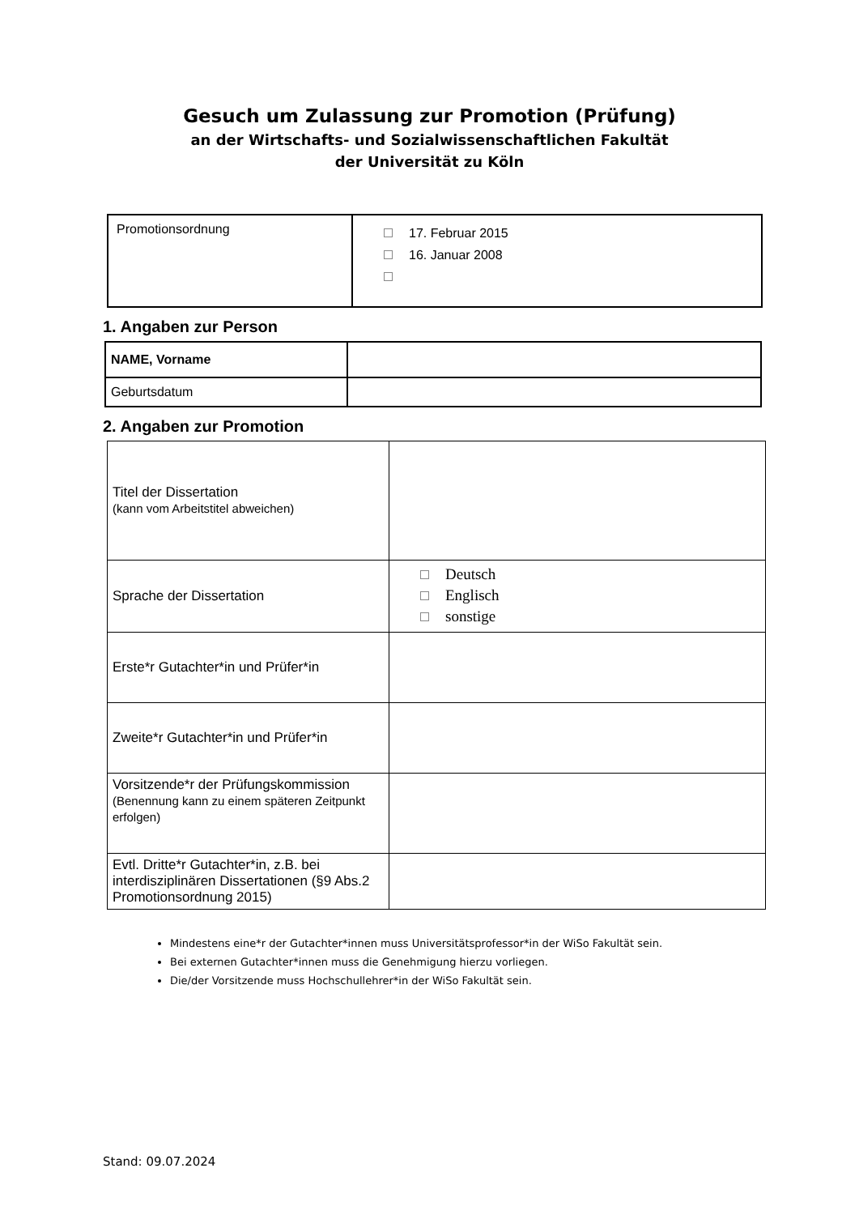Gesuch um Zulassung zur Promotion (Prüfung)
an der Wirtschafts- und Sozialwissenschaftlichen Fakultät
der Universität zu Köln
| Promotionsordnung | 17. Februar 2015 16. Januar 2008 |
1. Angaben zur Person
| NAME, Vorname | |
| Geburtsdatum | |
2. Angaben zur Promotion
| Titel der Dissertation (kann vom Arbeitstitel abweichen) | |
| Sprache der Dissertation | Deutsch Englisch sonstige |
| Erste*r Gutachter*in und Prüfer*in | |
| Zweite*r Gutachter*in und Prüfer*in | |
| Vorsitzende*r der Prüfungskommission (Benennung kann zu einem späteren Zeitpunkt erfolgen) | |
| Evtl. Dritte*r Gutachter*in, z.B. bei interdisziplinären Dissertationen (§9 Abs.2 Promotionsordnung 2015) | |
Mindestens eine*r der Gutachter*innen muss Universitätsprofessor*in der WiSo Fakultät sein.
Bei externen Gutachter*innen muss die Genehmigung hierzu vorliegen.
Die/der Vorsitzende muss Hochschullehrer*in der WiSo Fakultät sein.
Stand: 09.07.2024